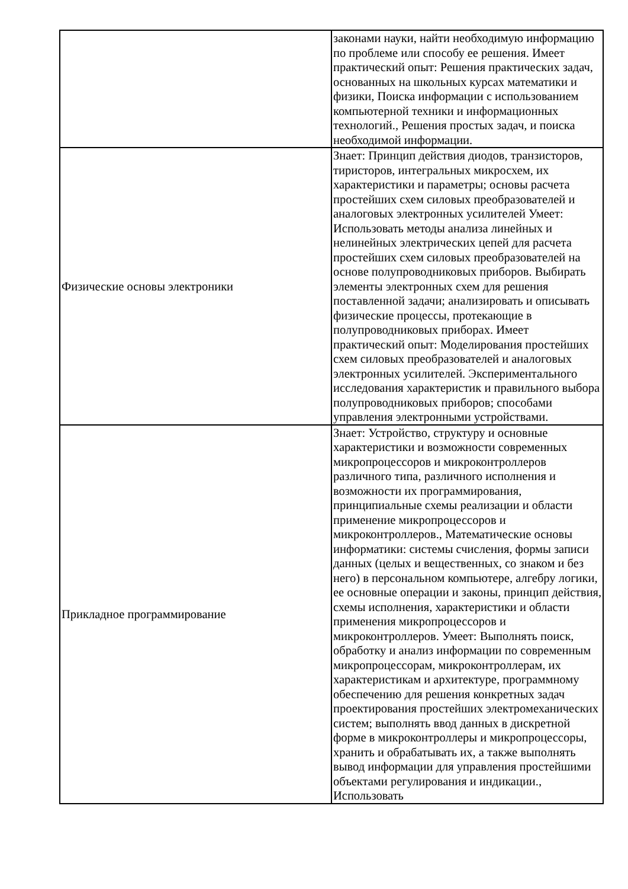| | законами науки, найти необходимую информацию по проблеме или способу ее решения. Имеет практический опыт: Решения практических задач, основанных на школьных курсах математики и физики, Поиска информации с использованием компьютерной техники и информационных технологий., Решения простых задач, и поиска необходимой информации. |
| Физические основы электроники | Знает: Принцип действия диодов, транзисторов, тиристоров, интегральных микросхем, их характеристики и параметры; основы расчета простейших схем силовых преобразователей и аналоговых электронных усилителей Умеет: Использовать методы анализа линейных и нелинейных электрических цепей для расчета простейших схем силовых преобразователей на основе полупроводниковых приборов. Выбирать элементы электронных схем для решения поставленной задачи; анализировать и описывать физические процессы, протекающие в полупроводниковых приборах. Имеет практический опыт: Моделирования простейших схем силовых преобразователей и аналоговых электронных усилителей. Экспериментального исследования характеристик и правильного выбора полупроводниковых приборов; способами управления электронными устройствами. |
| Прикладное программирование | Знает: Устройство, структуру и основные характеристики и возможности современных микропроцессоров и микроконтроллеров различного типа, различного исполнения и возможности их программирования, принципиальные схемы реализации и области применение микропроцессоров и микроконтроллеров., Математические основы информатики: системы счисления, формы записи данных (целых и вещественных, со знаком и без него) в персональном компьютере, алгебру логики, ее основные операции и законы, принцип действия, схемы исполнения, характеристики и области применения микропроцессоров и микроконтроллеров. Умеет: Выполнять поиск, обработку и анализ информации по современным микропроцессорам, микроконтроллерам, их характеристикам и архитектуре, программному обеспечению для решения конкретных задач проектирования простейших электромеханических систем; выполнять ввод данных в дискретной форме в микроконтроллеры и микропроцессоры, хранить и обрабатывать их, а также выполнять вывод информации для управления простейшими объектами регулирования и индикации., Использовать |